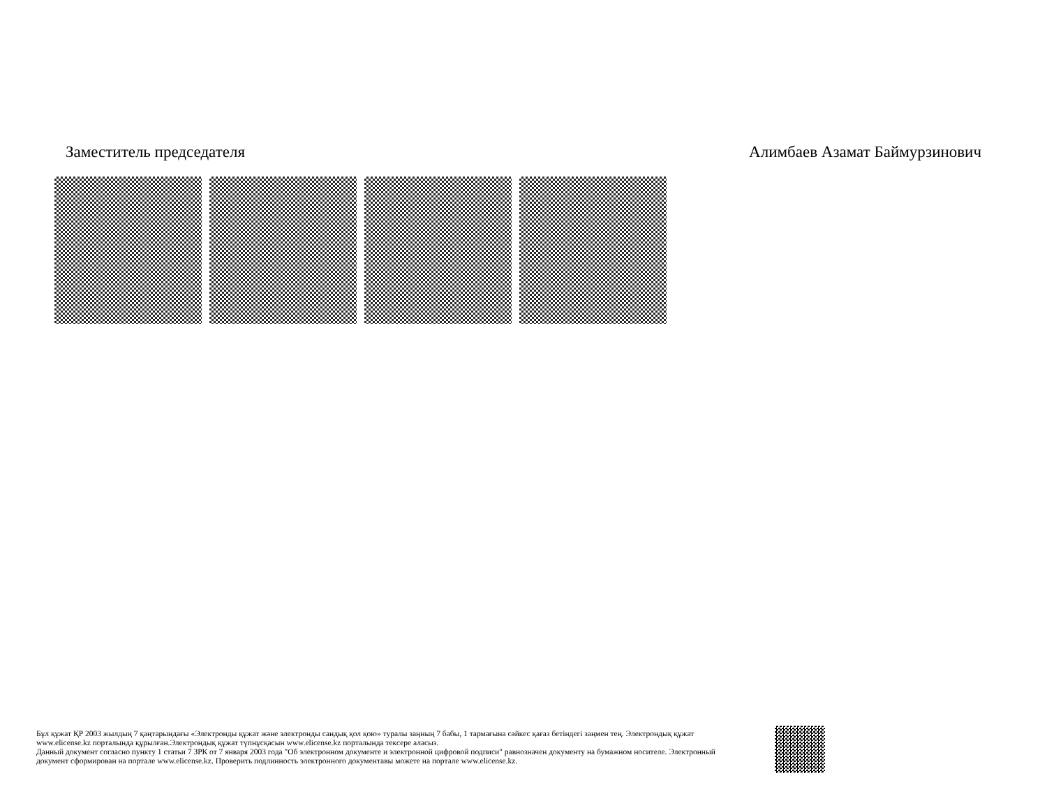Заместитель председателя Алимбаев Азамат Баймурзинович
Бұл құжат ҚР 2003 жылдың 7 қаңтарындағы «Электронды құжат және электронды сандық қол қою» туралы заңның 7 бабы, 1 тармағына сәйкес қағаз бетіндегі заңмен тең. Электрондық құжат www.elicense.kz порталында құрылған.Электрондық құжат түпнұсқасын www.elicense.kz порталында тексере аласыз.
Данный документ согласно пункту 1 статьи 7 ЗРК от 7 января 2003 года "Об электронном документе и электронной цифровой подписи" равнозначен документу на бумажном носителе. Электронный документ сформирован на портале www.elicense.kz. Проверить подлинность электронного документавы можете на портале www.elicense.kz.